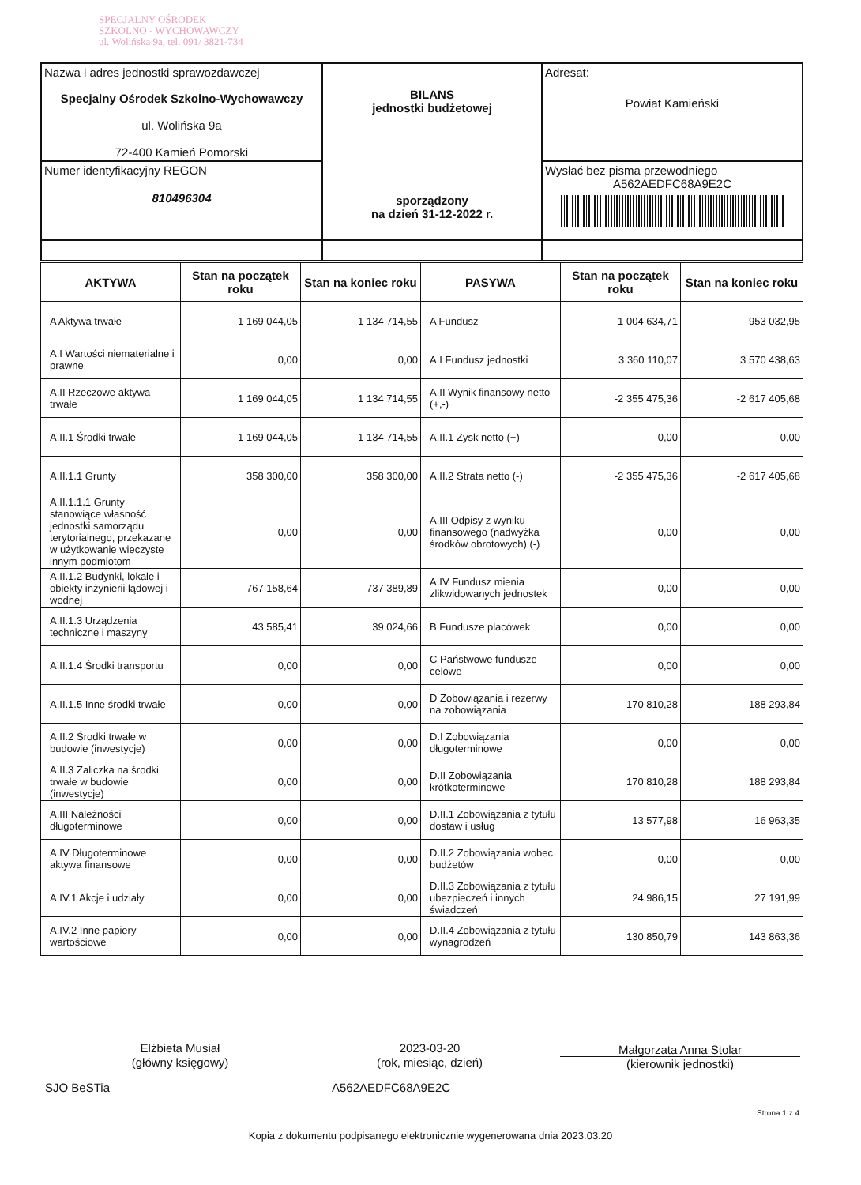SPECJALNY OŚRODEK
SZKOLNO - WYCHOWAWCZY
ul. Wolińska 9a, tel. 091/ 3821-734
| Nazwa i adres jednostki sprawozdawczej Specjalny Ośrodek Szkolno-Wychowawczy ul. Wolińska 9a 72-400 Kamień Pomorski | BILANS jednostki budżetowej sporządzony na dzień 31-12-2022 r. | Adresat: Powiat Kamieński |
| Numer identyfikacyjny REGON 810496304 | | Wysłać bez pisma przewodniego A562AEDFC68A9E2C |
| AKTYWA | Stan na początek roku | Stan na koniec roku | PASYWA | Stan na początek roku | Stan na koniec roku |
| --- | --- | --- | --- | --- | --- |
| A Aktywa trwałe | 1 169 044,05 | 1 134 714,55 | A Fundusz | 1 004 634,71 | 953 032,95 |
| A.I Wartości niematerialne i prawne | 0,00 | 0,00 | A.I Fundusz jednostki | 3 360 110,07 | 3 570 438,63 |
| A.II Rzeczowe aktywa trwałe | 1 169 044,05 | 1 134 714,55 | A.II Wynik finansowy netto (+,-) | -2 355 475,36 | -2 617 405,68 |
| A.II.1 Środki trwałe | 1 169 044,05 | 1 134 714,55 | A.II.1 Zysk netto (+) | 0,00 | 0,00 |
| A.II.1.1 Grunty | 358 300,00 | 358 300,00 | A.II.2 Strata netto (-) | -2 355 475,36 | -2 617 405,68 |
| A.II.1.1.1 Grunty stanowiące własność jednostki samorządu terytorialnego, przekazane w użytkowanie wieczyste innym podmiotom | 0,00 | 0,00 | A.III Odpisy z wyniku finansowego (nadwyżka środków obrotowych) (-) | 0,00 | 0,00 |
| A.II.1.2 Budynki, lokale i obiekty inżynierii lądowej i wodnej | 767 158,64 | 737 389,89 | A.IV Fundusz mienia zlikwidowanych jednostek | 0,00 | 0,00 |
| A.II.1.3 Urządzenia techniczne i maszyny | 43 585,41 | 39 024,66 | B Fundusze placówek | 0,00 | 0,00 |
| A.II.1.4 Środki transportu | 0,00 | 0,00 | C Państwowe fundusze celowe | 0,00 | 0,00 |
| A.II.1.5 Inne środki trwałe | 0,00 | 0,00 | D Zobowiązania i rezerwy na zobowiązania | 170 810,28 | 188 293,84 |
| A.II.2 Środki trwałe w budowie (inwestycje) | 0,00 | 0,00 | D.I Zobowiązania długoterminowe | 0,00 | 0,00 |
| A.II.3 Zaliczka na środki trwałe w budowie (inwestycje) | 0,00 | 0,00 | D.II Zobowiązania krótkoterminowe | 170 810,28 | 188 293,84 |
| A.III Należności długoterminowe | 0,00 | 0,00 | D.II.1 Zobowiązania z tytułu dostaw i usług | 13 577,98 | 16 963,35 |
| A.IV Długoterminowe aktywa finansowe | 0,00 | 0,00 | D.II.2 Zobowiązania wobec budżetów | 0,00 | 0,00 |
| A.IV.1 Akcje i udziały | 0,00 | 0,00 | D.II.3 Zobowiązania z tytułu ubezpieczeń i innych świadczeń | 24 986,15 | 27 191,99 |
| A.IV.2 Inne papiery wartościowe | 0,00 | 0,00 | D.II.4 Zobowiązania z tytułu wynagrodzeń | 130 850,79 | 143 863,36 |
Elżbieta Musiał
(główny księgowy)
2023-03-20
(rok, miesiąc, dzień)
Małgorzata Anna Stolar
(kierownik jednostki)
SJO BeSTia A562AEDFC68A9E2C
Strona 1 z 4
Kopia z dokumentu podpisanego elektronicznie wygenerowana dnia 2023.03.20